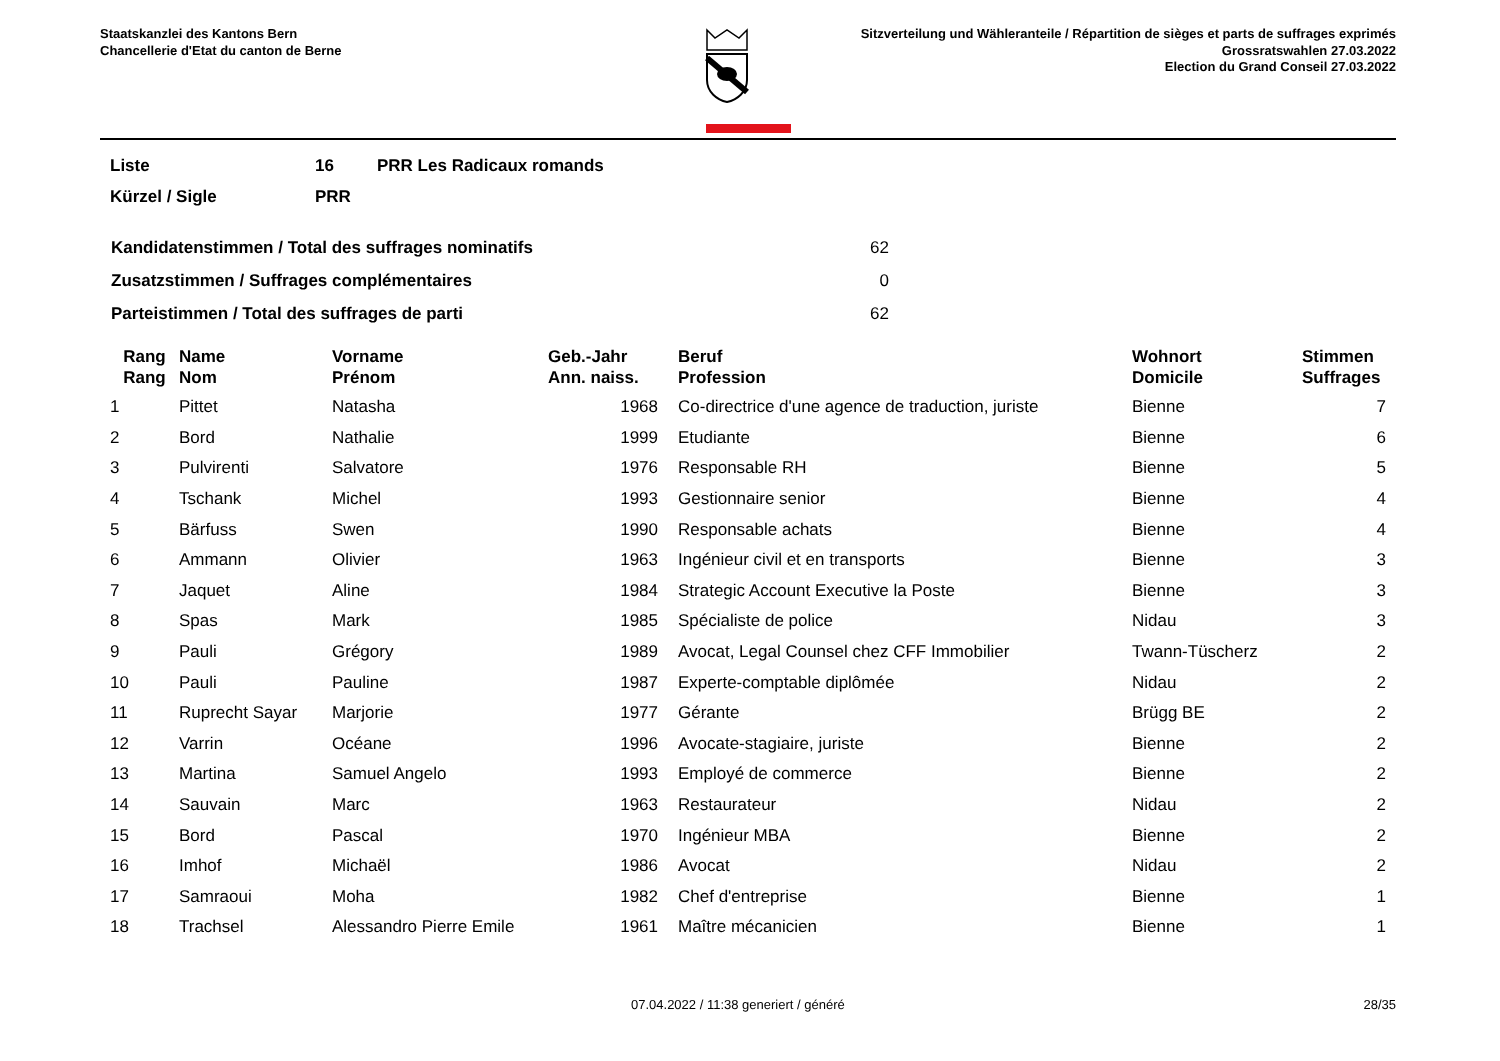Staatskanzlei des Kantons Bern
Chancellerie d'Etat du canton de Berne
Sitzverteilung und Wähleranteile / Répartition de sièges et parts de suffrages exprimés
Grossratswahlen 27.03.2022
Election du Grand Conseil 27.03.2022
| Liste | 16 | PRR Les Radicaux romands |
| Kürzel / Sigle | PRR | |
| Kandidatenstimmen / Total des suffrages nominatifs | 62 |
| Zusatzstimmen / Suffrages complémentaires | 0 |
| Parteistimmen / Total des suffrages de parti | 62 |
| Rang Rang | Name Nom | Vorname Prénom | Geb.-Jahr Ann. naiss. | Beruf Profession | Wohnort Domicile | Stimmen Suffrages |
| --- | --- | --- | --- | --- | --- | --- |
| 1 | Pittet | Natasha | 1968 | Co-directrice d'une agence de traduction, juriste | Bienne | 7 |
| 2 | Bord | Nathalie | 1999 | Etudiante | Bienne | 6 |
| 3 | Pulvirenti | Salvatore | 1976 | Responsable RH | Bienne | 5 |
| 4 | Tschank | Michel | 1993 | Gestionnaire senior | Bienne | 4 |
| 5 | Bärfuss | Swen | 1990 | Responsable achats | Bienne | 4 |
| 6 | Ammann | Olivier | 1963 | Ingénieur civil et en transports | Bienne | 3 |
| 7 | Jaquet | Aline | 1984 | Strategic Account Executive la Poste | Bienne | 3 |
| 8 | Spas | Mark | 1985 | Spécialiste de police | Nidau | 3 |
| 9 | Pauli | Grégory | 1989 | Avocat, Legal Counsel chez CFF Immobilier | Twann-Tüscherz | 2 |
| 10 | Pauli | Pauline | 1987 | Experte-comptable diplômée | Nidau | 2 |
| 11 | Ruprecht Sayar | Marjorie | 1977 | Gérante | Brügg BE | 2 |
| 12 | Varrin | Océane | 1996 | Avocate-stagiaire, juriste | Bienne | 2 |
| 13 | Martina | Samuel Angelo | 1993 | Employé de commerce | Bienne | 2 |
| 14 | Sauvain | Marc | 1963 | Restaurateur | Nidau | 2 |
| 15 | Bord | Pascal | 1970 | Ingénieur MBA | Bienne | 2 |
| 16 | Imhof | Michaël | 1986 | Avocat | Nidau | 2 |
| 17 | Samraoui | Moha | 1982 | Chef d'entreprise | Bienne | 1 |
| 18 | Trachsel | Alessandro Pierre Emile | 1961 | Maître mécanicien | Bienne | 1 |
07.04.2022 / 11:38 generiert / généré 28/35